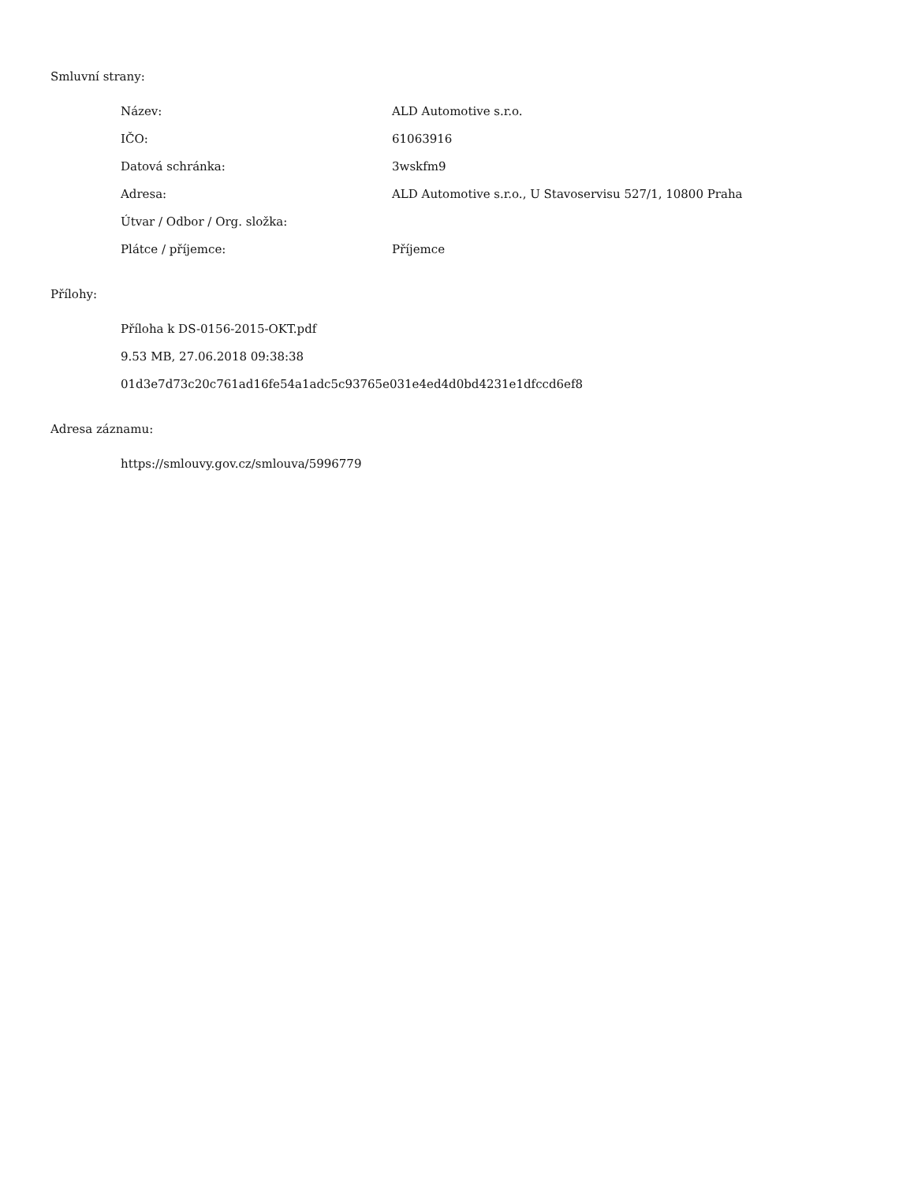Smluvní strany:
| Název: | ALD Automotive s.r.o. |
| IČO: | 61063916 |
| Datová schránka: | 3wskfm9 |
| Adresa: | ALD Automotive s.r.o., U Stavoservisu 527/1, 10800 Praha |
| Útvar / Odbor / Org. složka: | |
| Plátce / příjemce: | Příjemce |
Přílohy:
Příloha k DS-0156-2015-OKT.pdf
9.53 MB, 27.06.2018 09:38:38
01d3e7d73c20c761ad16fe54a1adc5c93765e031e4ed4d0bd4231e1dfccd6ef8
Adresa záznamu:
https://smlouvy.gov.cz/smlouva/5996779